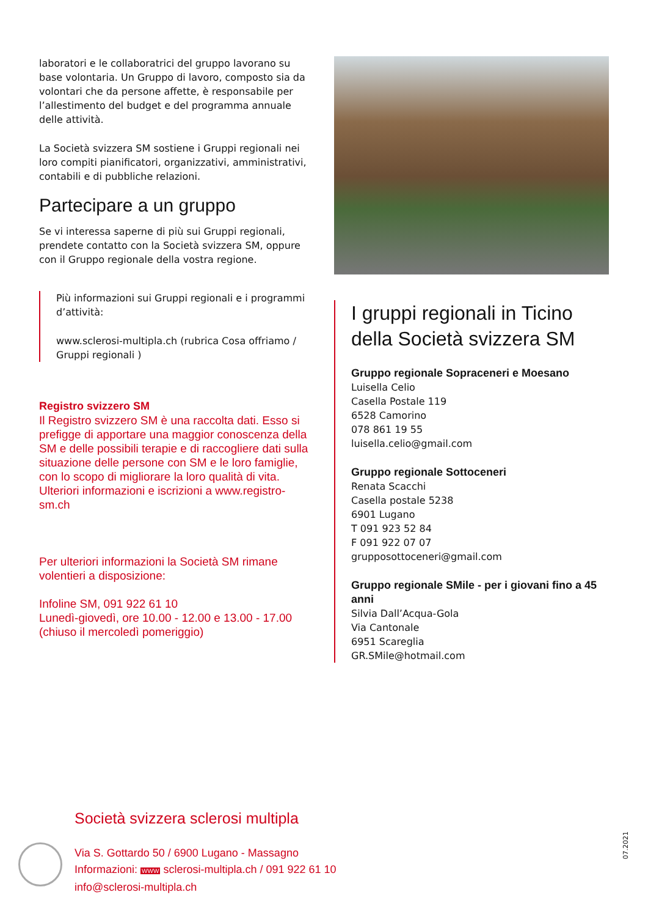laboratori e le collaboratrici del gruppo lavorano su base volontaria. Un Gruppo di lavoro, composto sia da volontari che da persone affette, è responsabile per l’allestimento del budget e del programma annuale delle attività.
La Società svizzera SM sostiene i Gruppi regionali nei loro compiti pianificatori, organizzativi, amministrativi, contabili e di pubbliche relazioni.
Partecipare a un gruppo
Se vi interessa saperne di più sui Gruppi regionali, prendete contatto con la Società svizzera SM, oppure con il Gruppo regionale della vostra regione.
Più informazioni sui Gruppi regionali e i programmi d’attività:
www.sclerosi-multipla.ch (rubrica Cosa offriamo / Gruppi regionali )
Registro svizzero SM
Il Registro svizzero SM è una raccolta dati. Esso si prefigge di apportare una maggior conoscenza della SM e delle possibili terapie e di raccogliere dati sulla situazione delle persone con SM e le loro famiglie, con lo scopo di migliorare la loro qualità di vita. Ulteriori informazioni e iscrizioni a www.registro-sm.ch
Per ulteriori informazioni la Società SM rimane volentieri a disposizione:
Infoline SM, 091 922 61 10
Lunedì-giovedì, ore 10.00 - 12.00 e 13.00 - 17.00
(chiuso il mercoledì pomeriggio)
I gruppi regionali in Ticino della Società svizzera SM
Gruppo regionale Sopraceneri e Moesano
Luisella Celio
Casella Postale 119
6528 Camorino
078 861 19 55
luisella.celio@gmail.com
Gruppo regionale Sottoceneri
Renata Scacchi
Casella postale 5238
6901 Lugano
T 091 923 52 84
F 091 922 07 07
grupposottoceneri@gmail.com
Gruppo regionale SMile - per i giovani fino a 45 anni
Silvia Dall’Acqua-Gola
Via Cantonale
6951 Scareglia
GR.SMile@hotmail.com
Società svizzera sclerosi multipla
Via S. Gottardo 50 / 6900 Lugano - Massagno
Informazioni: WWW sclerosi-multipla.ch / 091 922 61 10
info@sclerosi-multipla.ch
07.2021